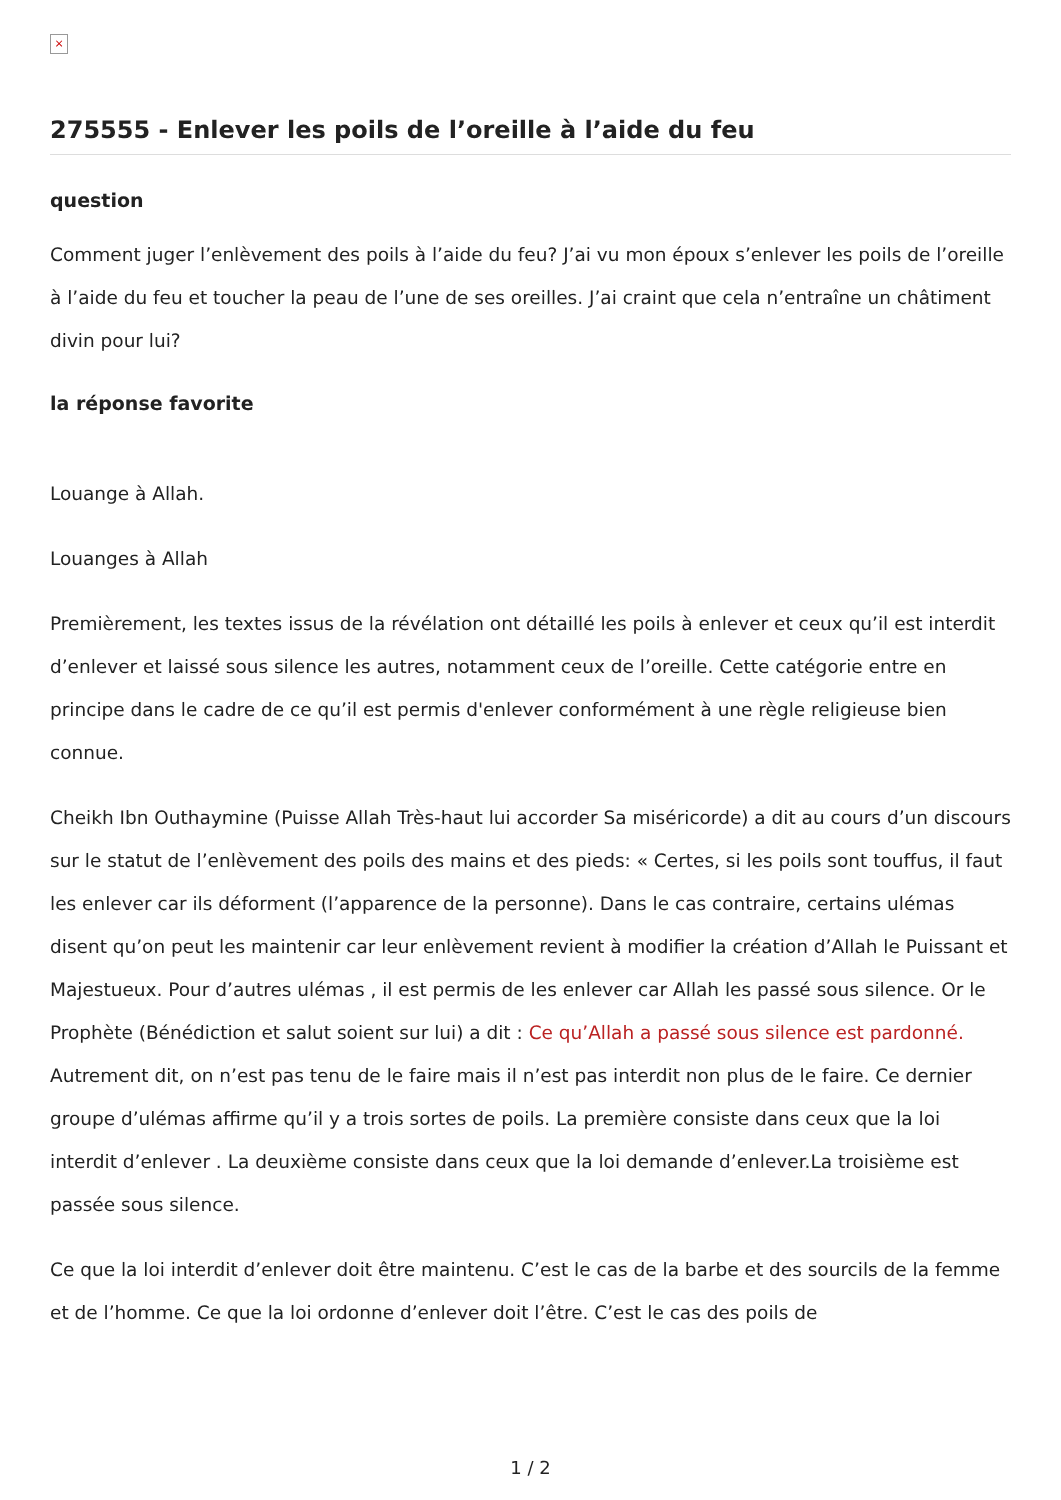×
275555 - Enlever les poils de l’oreille à l’aide du feu
question
Comment juger l’enlèvement des poils à l’aide du feu? J’ai vu mon époux s’enlever les poils de l’oreille à l’aide du feu et toucher la peau de l’une de ses oreilles. J’ai craint que cela n’entraîne un châtiment divin pour lui?
la réponse favorite
Louange à Allah.
Louanges à Allah
Premièrement, les textes issus de la révélation ont détaillé les poils à enlever et ceux qu’il est interdit d’enlever et laissé sous silence les autres, notamment ceux de l’oreille. Cette catégorie entre en principe dans le cadre de ce qu’il est permis d'enlever conformément à une règle religieuse bien connue.
Cheikh Ibn Outhaymine (Puisse Allah Très-haut lui accorder Sa miséricorde) a dit au cours d’un discours sur le statut de l’enlèvement des poils des mains et des pieds: « Certes, si les poils sont touffus, il faut les enlever car ils déforment (l’apparence de la personne). Dans le cas contraire, certains ulémas disent qu’on peut les maintenir car leur enlèvement revient à modifier la création d’Allah le Puissant et Majestueux. Pour d’autres ulémas , il est permis de les enlever car Allah les passé sous silence. Or le Prophète (Bénédiction et salut soient sur lui) a dit : Ce qu’Allah a passé sous silence est pardonné. Autrement dit, on n’est pas tenu de le faire mais il n’est pas interdit non plus de le faire. Ce dernier groupe d’ulémas affirme qu’il y a trois sortes de poils. La première consiste dans ceux que la loi interdit d’enlever . La deuxième consiste dans ceux que la loi demande d’enlever.La troisième est passée sous silence.
Ce que la loi interdit d’enlever doit être maintenu. C’est le cas de la barbe et des sourcils de la femme et de l’homme. Ce que la loi ordonne d’enlever doit l’être. C’est le cas des poils de
1 / 2